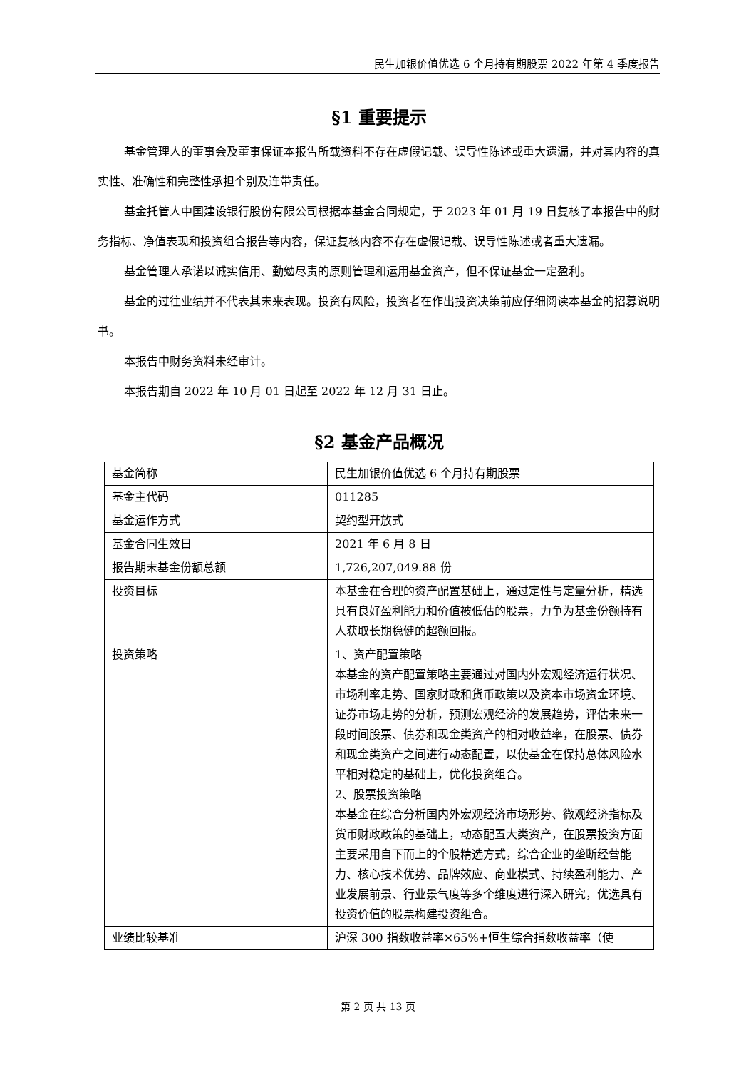民生加银价值优选 6 个月持有期股票 2022 年第 4 季度报告
§1 重要提示
基金管理人的董事会及董事保证本报告所载资料不存在虚假记载、误导性陈述或重大遗漏，并对其内容的真实性、准确性和完整性承担个别及连带责任。
基金托管人中国建设银行股份有限公司根据本基金合同规定，于 2023 年 01 月 19 日复核了本报告中的财务指标、净值表现和投资组合报告等内容，保证复核内容不存在虚假记载、误导性陈述或者重大遗漏。
基金管理人承诺以诚实信用、勤勉尽责的原则管理和运用基金资产，但不保证基金一定盈利。
基金的过往业绩并不代表其未来表现。投资有风险，投资者在作出投资决策前应仔细阅读本基金的招募说明书。
本报告中财务资料未经审计。
本报告期自 2022 年 10 月 01 日起至 2022 年 12 月 31 日止。
§2 基金产品概况
| 基金简称 | 民生加银价值优选 6 个月持有期股票 |
| 基金主代码 | 011285 |
| 基金运作方式 | 契约型开放式 |
| 基金合同生效日 | 2021 年 6 月 8 日 |
| 报告期末基金份额总额 | 1,726,207,049.88 份 |
| 投资目标 | 本基金在合理的资产配置基础上，通过定性与定量分析，精选具有良好盈利能力和价值被低估的股票，力争为基金份额持有人获取长期稳健的超额回报。 |
| 投资策略 | 1、资产配置策略 本基金的资产配置策略主要通过对国内外宏观经济运行状况、市场利率走势、国家财政和货币政策以及资本市场资金环境、证券市场走势的分析，预测宏观经济的发展趋势，评估未来一段时间股票、债券和现金类资产的相对收益率，在股票、债券和现金类资产之间进行动态配置，以使基金在保持总体风险水平相对稳定的基础上，优化投资组合。 2、股票投资策略 本基金在综合分析国内外宏观经济市场形势、微观经济指标及货币财政政策的基础上，动态配置大类资产，在股票投资方面主要采用自下而上的个股精选方式，综合企业的垄断经营能力、核心技术优势、品牌效应、商业模式、持续盈利能力、产业发展前景、行业景气度等多个维度进行深入研究，优选具有投资价值的股票构建投资组合。 |
| 业绩比较基准 | 沪深 300 指数收益率×65%+恒生综合指数收益率（使 |
第 2 页 共 13 页